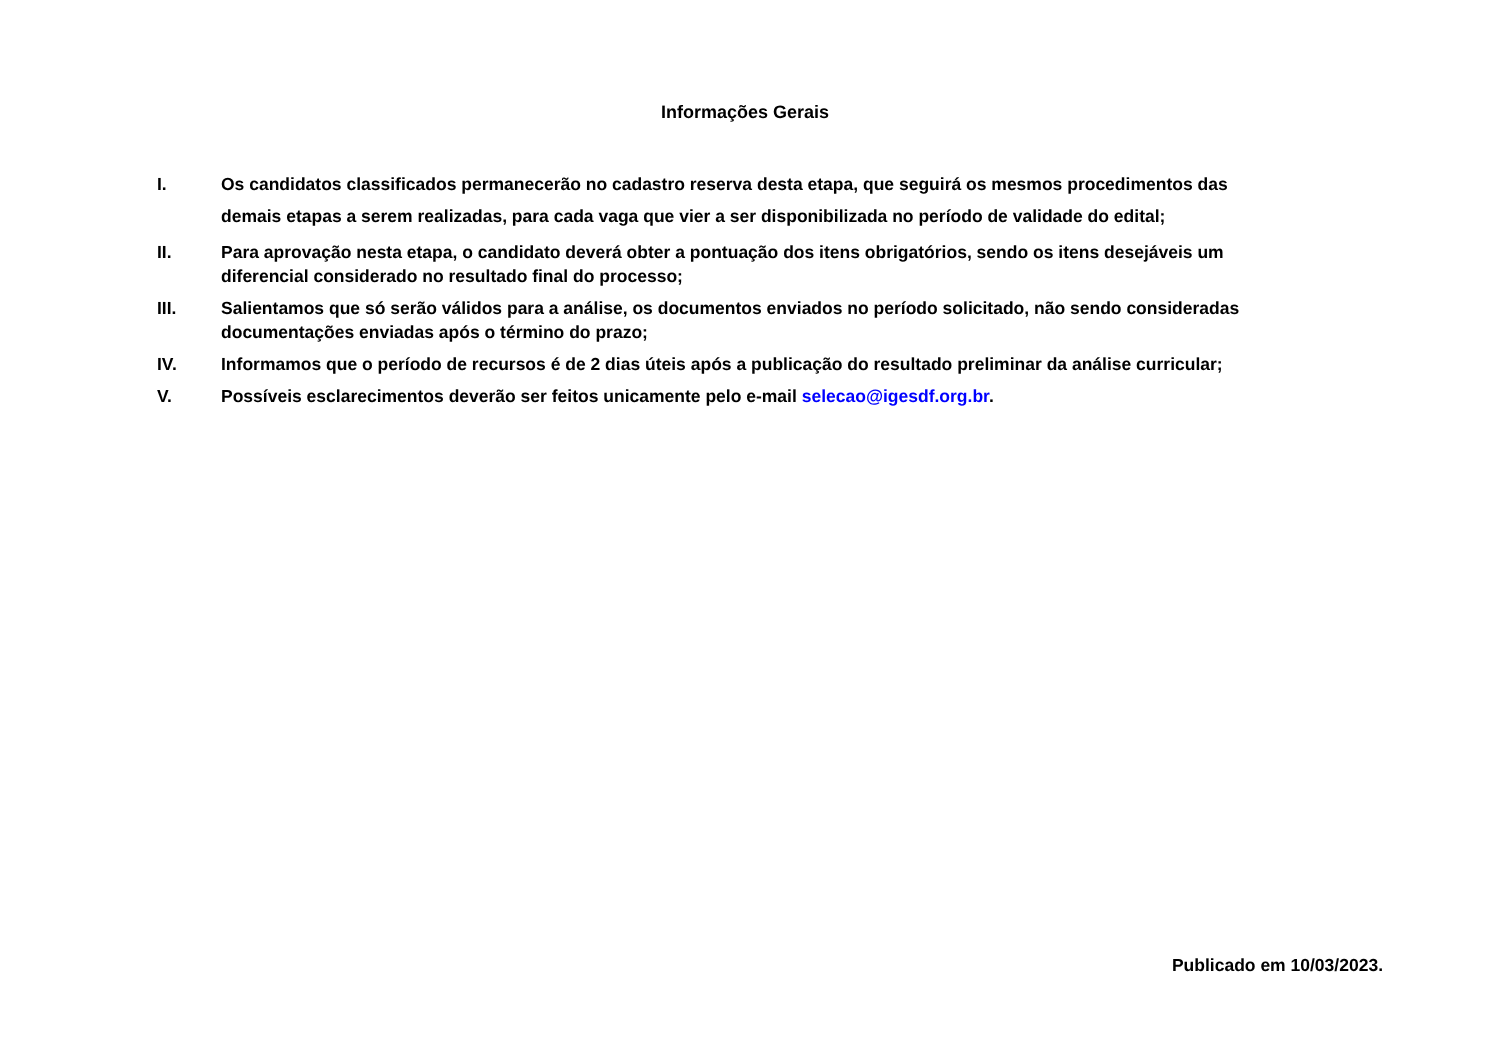Informações Gerais
I. Os candidatos classificados permanecerão no cadastro reserva desta etapa, que seguirá os mesmos procedimentos das demais etapas a serem realizadas, para cada vaga que vier a ser disponibilizada no período de validade do edital;
II. Para aprovação nesta etapa, o candidato deverá obter a pontuação dos itens obrigatórios, sendo os itens desejáveis um diferencial considerado no resultado final do processo;
III. Salientamos que só serão válidos para a análise, os documentos enviados no período solicitado, não sendo consideradas documentações enviadas após o término do prazo;
IV. Informamos que o período de recursos é de 2 dias úteis após a publicação do resultado preliminar da análise curricular;
V. Possíveis esclarecimentos deverão ser feitos unicamente pelo e-mail selecao@igesdf.org.br.
Publicado em 10/03/2023.